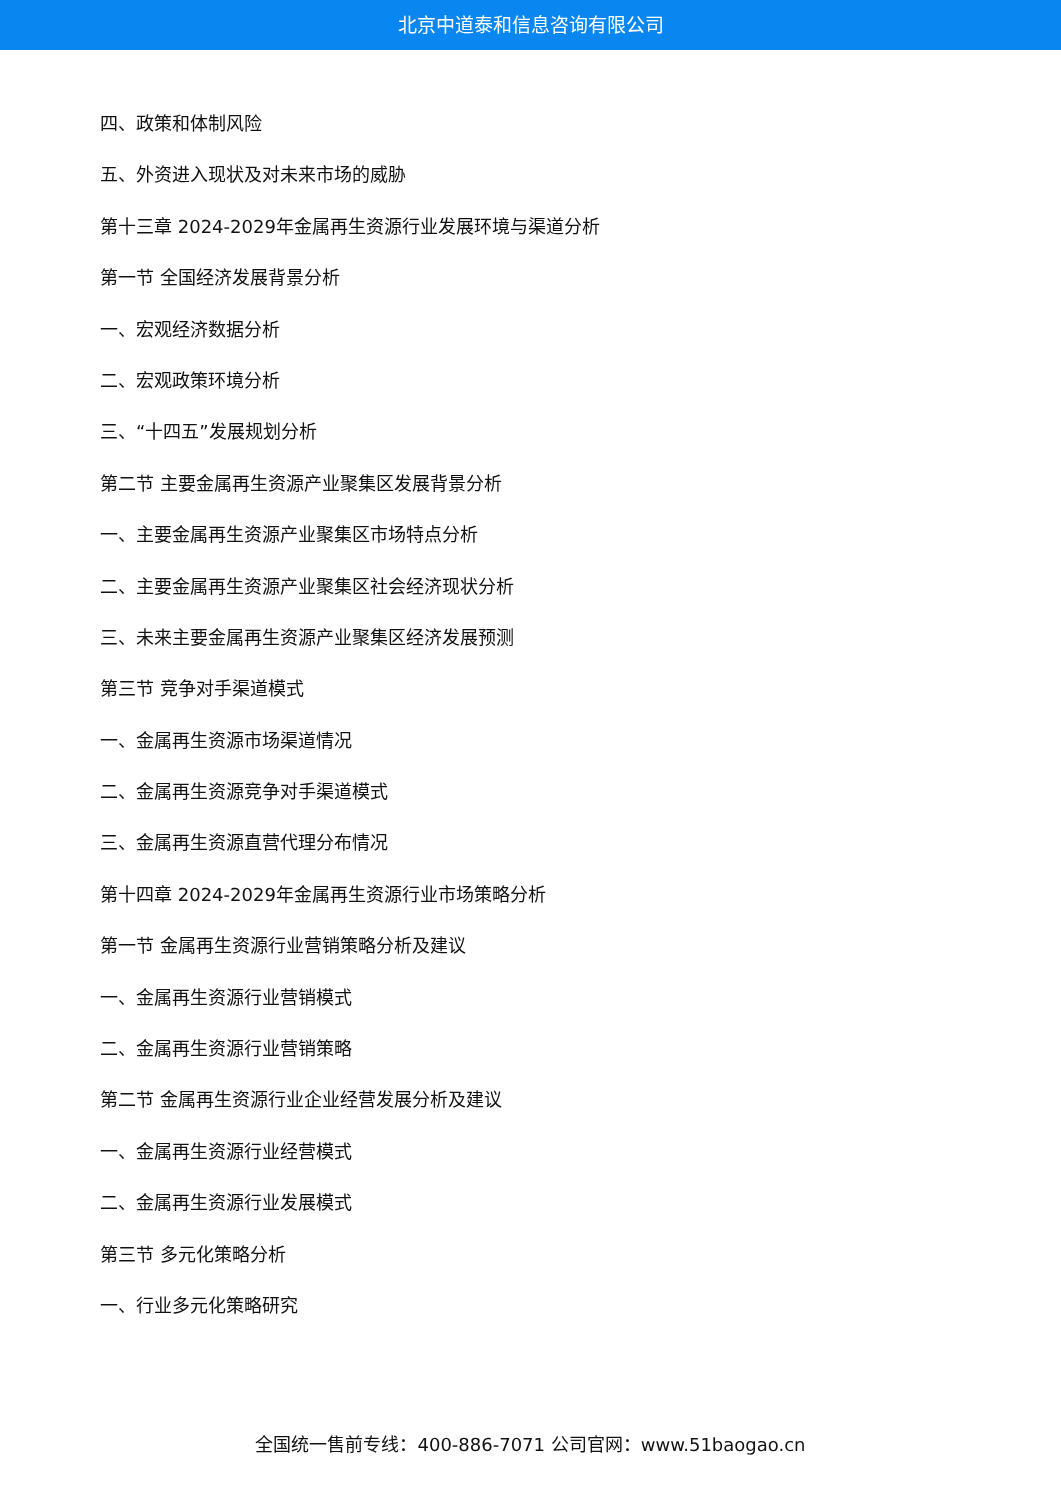北京中道泰和信息咨询有限公司
四、政策和体制风险
五、外资进入现状及对未来市场的威胁
第十三章 2024-2029年金属再生资源行业发展环境与渠道分析
第一节 全国经济发展背景分析
一、宏观经济数据分析
二、宏观政策环境分析
三、“十四五”发展规划分析
第二节 主要金属再生资源产业聚集区发展背景分析
一、主要金属再生资源产业聚集区市场特点分析
二、主要金属再生资源产业聚集区社会经济现状分析
三、未来主要金属再生资源产业聚集区经济发展预测
第三节 竞争对手渠道模式
一、金属再生资源市场渠道情况
二、金属再生资源竞争对手渠道模式
三、金属再生资源直营代理分布情况
第十四章 2024-2029年金属再生资源行业市场策略分析
第一节 金属再生资源行业营销策略分析及建议
一、金属再生资源行业营销模式
二、金属再生资源行业营销策略
第二节 金属再生资源行业企业经营发展分析及建议
一、金属再生资源行业经营模式
二、金属再生资源行业发展模式
第三节 多元化策略分析
一、行业多元化策略研究
全国统一售前专线：400-886-7071 公司官网：www.51baogao.cn